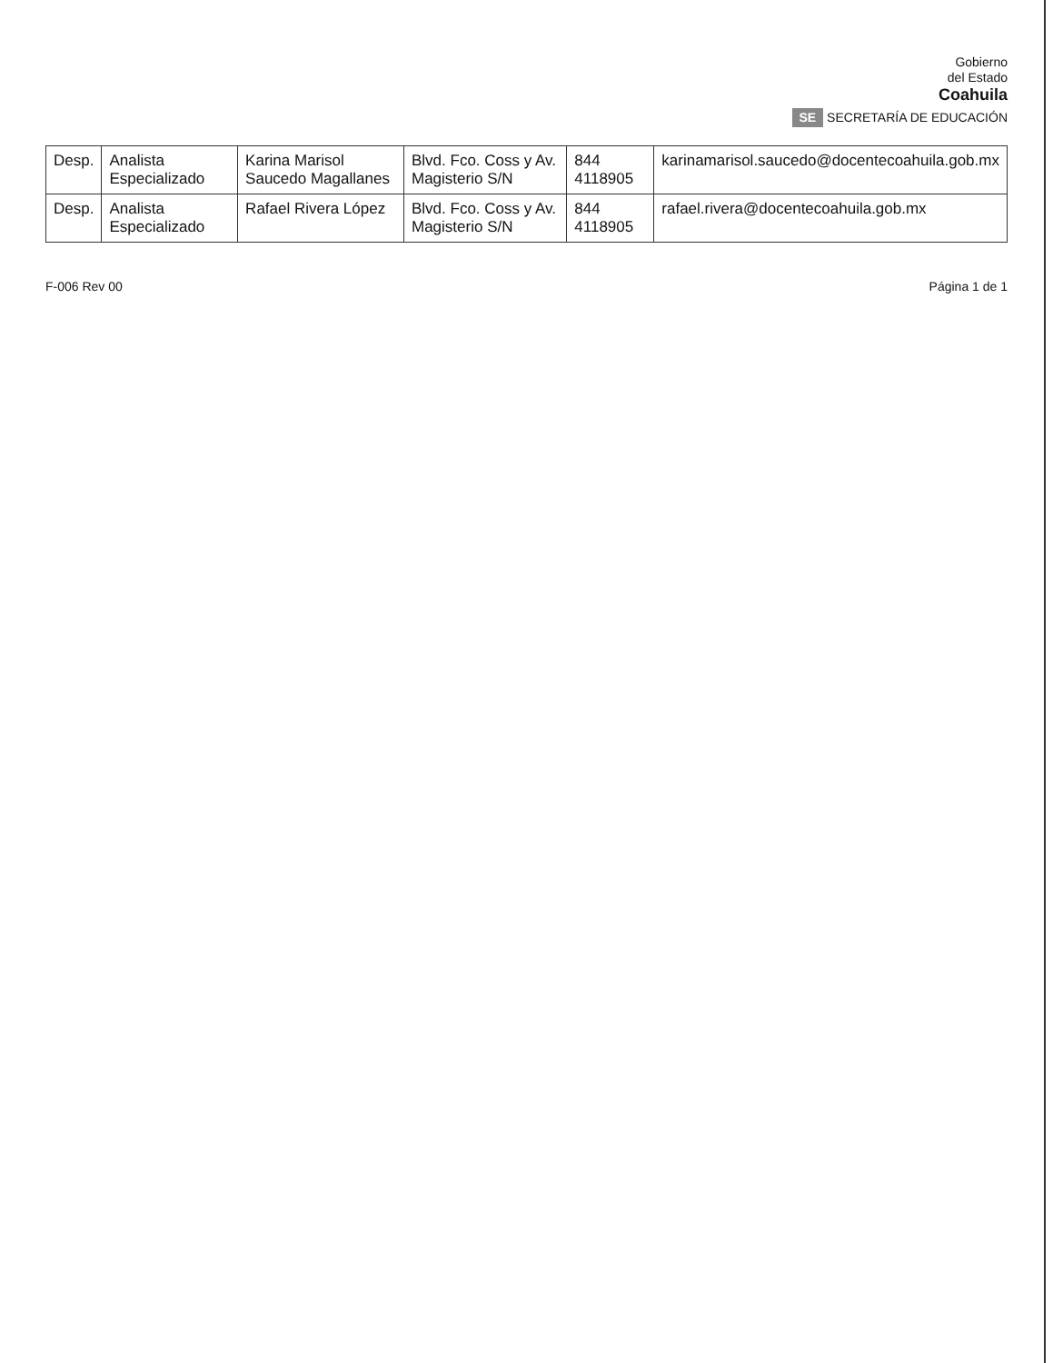Gobierno
del Estado
Coahuila
SE SECRETARÍA DE EDUCACIÓN
| Desp. | Analista Especializado | Karina Marisol Saucedo Magallanes | Blvd. Fco. Coss y Av. Magisterio S/N | 844 4118905 | karinamarisol.saucedo@docentecoahuila.gob.mx |
| Desp. | Analista Especializado | Rafael Rivera López | Blvd. Fco. Coss y Av. Magisterio S/N | 844 4118905 | rafael.rivera@docentecoahuila.gob.mx |
F-006 Rev 00 Página 1 de 1